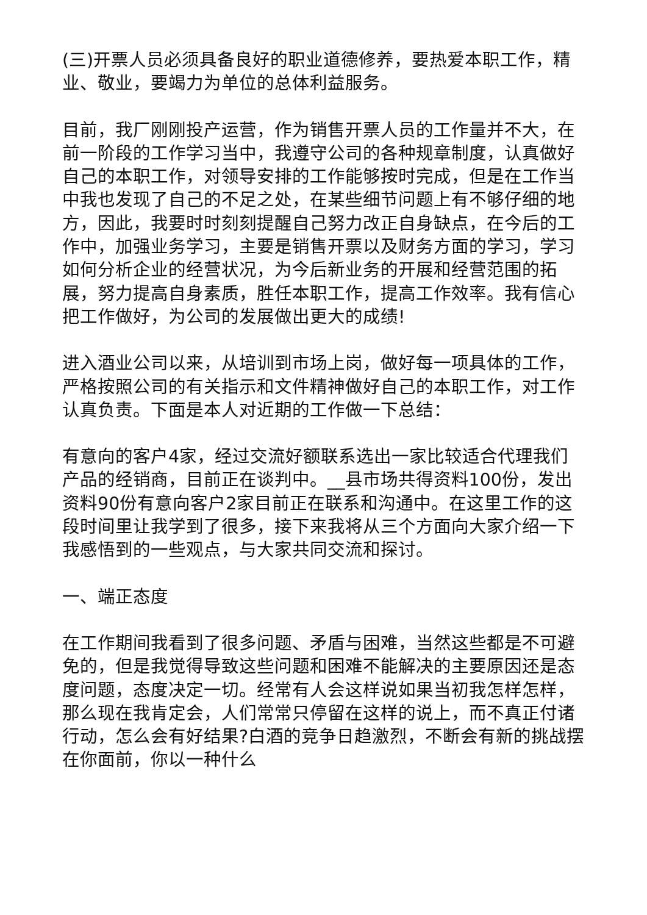(三)开票人员必须具备良好的职业道德修养，要热爱本职工作，精业、敬业，要竭力为单位的总体利益服务。
目前，我厂刚刚投产运营，作为销售开票人员的工作量并不大，在前一阶段的工作学习当中，我遵守公司的各种规章制度，认真做好自己的本职工作，对领导安排的工作能够按时完成，但是在工作当中我也发现了自己的不足之处，在某些细节问题上有不够仔细的地方，因此，我要时时刻刻提醒自己努力改正自身缺点，在今后的工作中，加强业务学习，主要是销售开票以及财务方面的学习，学习如何分析企业的经营状况，为今后新业务的开展和经营范围的拓展，努力提高自身素质，胜任本职工作，提高工作效率。我有信心把工作做好，为公司的发展做出更大的成绩!
进入酒业公司以来，从培训到市场上岗，做好每一项具体的工作，严格按照公司的有关指示和文件精神做好自己的本职工作，对工作认真负责。下面是本人对近期的工作做一下总结：
有意向的客户4家，经过交流好额联系选出一家比较适合代理我们产品的经销商，目前正在谈判中。__县市场共得资料100份，发出资料90份有意向客户2家目前正在联系和沟通中。在这里工作的这段时间里让我学到了很多，接下来我将从三个方面向大家介绍一下我感悟到的一些观点，与大家共同交流和探讨。
一、端正态度
在工作期间我看到了很多问题、矛盾与困难，当然这些都是不可避免的，但是我觉得导致这些问题和困难不能解决的主要原因还是态度问题，态度决定一切。经常有人会这样说如果当初我怎样怎样，那么现在我肯定会，人们常常只停留在这样的说上，而不真正付诸行动，怎么会有好结果?白酒的竞争日趋激烈，不断会有新的挑战摆在你面前，你以一种什么